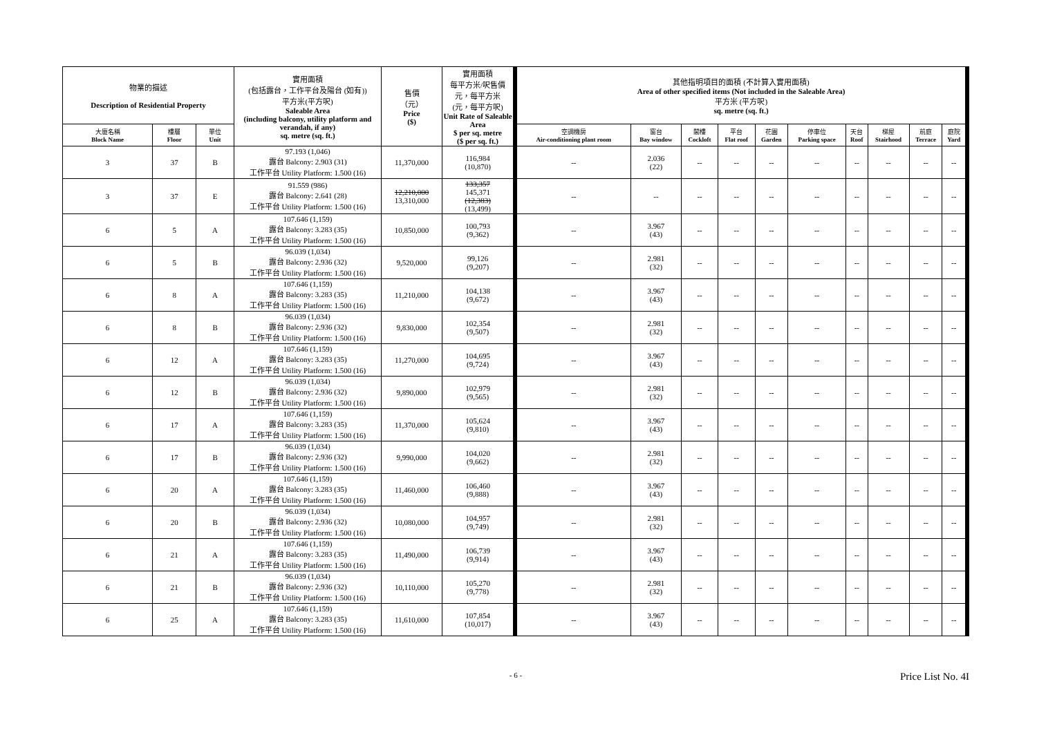| 物業的描述 Description of Residential Property | | | 實用面積 (包括露台，工作平台及陽台 (如有)) 平方米(平方呎) Saleable Area (including balcony, utility platform and verandah, if any) sq. metre (sq. ft.) | 售價 （元） Price ($) | 實用面積 每平方米/呎售價 元，每平方米 (元，每平方呎) Unit Rate of Saleable Area $ per sq. metre ($ per sq. ft.) | 其他指明項目的面積 (不計算入實用面積) Area of other specified items (Not included in the Saleable Area) 平方米 (平方呎) sq. metre (sq. ft.) | | | | | | | | | |
| --- | --- | --- | --- | --- | --- | --- | --- | --- | --- | --- | --- | --- | --- | --- | --- |
| 大廈名稱 Block Name | 樓層 Floor | 單位 Unit | | | | 空調機房 Air-conditioning plant room | 窗台 Bay window | 閣樓 Cockloft | 平台 Flat roof | 花園 Garden | 停車位 Parking space | 天台 Roof | 梯屋 Stairhood | 前庭 Terrace | 庭院 Yard |
| 3 | 37 | B | 97.193 (1,046) 露台 Balcony: 2.903 (31) 工作平台 Utility Platform: 1.500 (16) | 11,370,000 | 116,984 (10,870) | -- | 2.036 (22) | -- | -- | -- | -- | -- | -- | -- | -- |
| 3 | 37 | E | 91.559 (986) 露台 Balcony: 2.641 (28) 工作平台 Utility Platform: 1.500 (16) | 12,210,000 13,310,000 | 133,357 145,371 (12,383) (13,499) | -- | -- | -- | -- | -- | -- | -- | -- | -- | -- |
| 6 | 5 | A | 107.646 (1,159) 露台 Balcony: 3.283 (35) 工作平台 Utility Platform: 1.500 (16) | 10,850,000 | 100,793 (9,362) | -- | 3.967 (43) | -- | -- | -- | -- | -- | -- | -- | -- |
| 6 | 5 | B | 96.039 (1,034) 露台 Balcony: 2.936 (32) 工作平台 Utility Platform: 1.500 (16) | 9,520,000 | 99,126 (9,207) | -- | 2.981 (32) | -- | -- | -- | -- | -- | -- | -- | -- |
| 6 | 8 | A | 107.646 (1,159) 露台 Balcony: 3.283 (35) 工作平台 Utility Platform: 1.500 (16) | 11,210,000 | 104,138 (9,672) | -- | 3.967 (43) | -- | -- | -- | -- | -- | -- | -- | -- |
| 6 | 8 | B | 96.039 (1,034) 露台 Balcony: 2.936 (32) 工作平台 Utility Platform: 1.500 (16) | 9,830,000 | 102,354 (9,507) | -- | 2.981 (32) | -- | -- | -- | -- | -- | -- | -- | -- |
| 6 | 12 | A | 107.646 (1,159) 露台 Balcony: 3.283 (35) 工作平台 Utility Platform: 1.500 (16) | 11,270,000 | 104,695 (9,724) | -- | 3.967 (43) | -- | -- | -- | -- | -- | -- | -- | -- |
| 6 | 12 | B | 96.039 (1,034) 露台 Balcony: 2.936 (32) 工作平台 Utility Platform: 1.500 (16) | 9,890,000 | 102,979 (9,565) | -- | 2.981 (32) | -- | -- | -- | -- | -- | -- | -- | -- |
| 6 | 17 | A | 107.646 (1,159) 露台 Balcony: 3.283 (35) 工作平台 Utility Platform: 1.500 (16) | 11,370,000 | 105,624 (9,810) | -- | 3.967 (43) | -- | -- | -- | -- | -- | -- | -- | -- |
| 6 | 17 | B | 96.039 (1,034) 露台 Balcony: 2.936 (32) 工作平台 Utility Platform: 1.500 (16) | 9,990,000 | 104,020 (9,662) | -- | 2.981 (32) | -- | -- | -- | -- | -- | -- | -- | -- |
| 6 | 20 | A | 107.646 (1,159) 露台 Balcony: 3.283 (35) 工作平台 Utility Platform: 1.500 (16) | 11,460,000 | 106,460 (9,888) | -- | 3.967 (43) | -- | -- | -- | -- | -- | -- | -- | -- |
| 6 | 20 | B | 96.039 (1,034) 露台 Balcony: 2.936 (32) 工作平台 Utility Platform: 1.500 (16) | 10,080,000 | 104,957 (9,749) | -- | 2.981 (32) | -- | -- | -- | -- | -- | -- | -- | -- |
| 6 | 21 | A | 107.646 (1,159) 露台 Balcony: 3.283 (35) 工作平台 Utility Platform: 1.500 (16) | 11,490,000 | 106,739 (9,914) | -- | 3.967 (43) | -- | -- | -- | -- | -- | -- | -- | -- |
| 6 | 21 | B | 96.039 (1,034) 露台 Balcony: 2.936 (32) 工作平台 Utility Platform: 1.500 (16) | 10,110,000 | 105,270 (9,778) | -- | 2.981 (32) | -- | -- | -- | -- | -- | -- | -- | -- |
| 6 | 25 | A | 107.646 (1,159) 露台 Balcony: 3.283 (35) 工作平台 Utility Platform: 1.500 (16) | 11,610,000 | 107,854 (10,017) | -- | 3.967 (43) | -- | -- | -- | -- | -- | -- | -- | -- |
- 6 -
Price List No. 4I